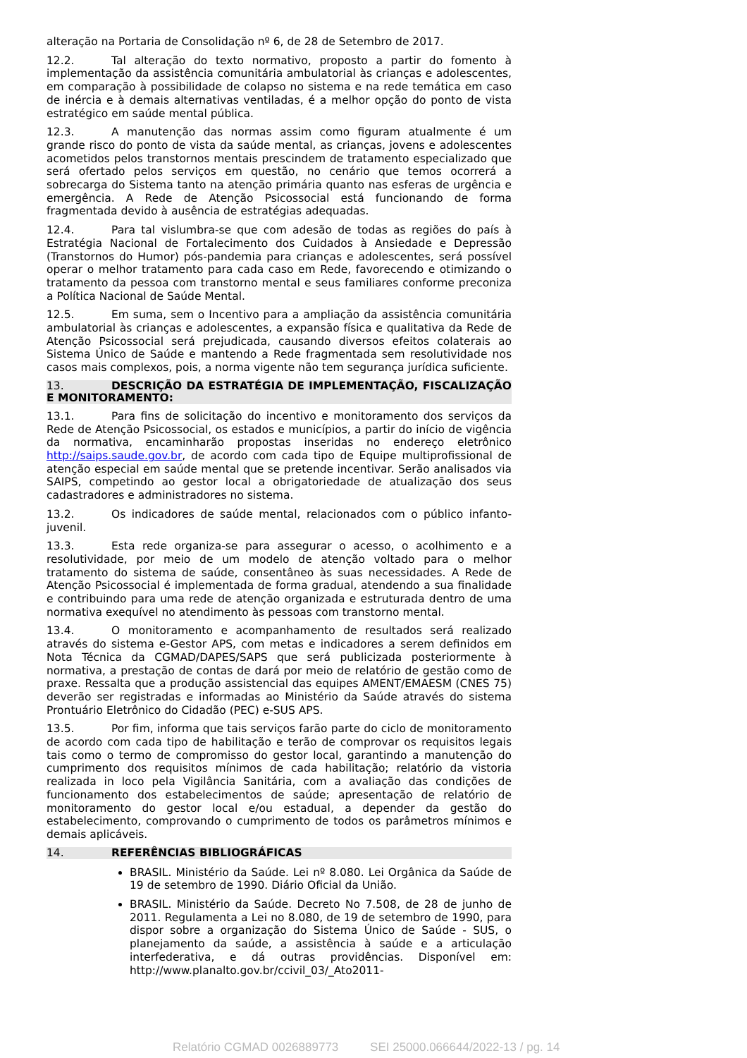alteração na Portaria de Consolidação nº 6, de 28 de Setembro de 2017.
12.2. Tal alteração do texto normativo, proposto a partir do fomento à implementação da assistência comunitária ambulatorial às crianças e adolescentes, em comparação à possibilidade de colapso no sistema e na rede temática em caso de inércia e à demais alternativas ventiladas, é a melhor opção do ponto de vista estratégico em saúde mental pública.
12.3. A manutenção das normas assim como figuram atualmente é um grande risco do ponto de vista da saúde mental, as crianças, jovens e adolescentes acometidos pelos transtornos mentais prescindem de tratamento especializado que será ofertado pelos serviços em questão, no cenário que temos ocorrerá a sobrecarga do Sistema tanto na atenção primária quanto nas esferas de urgência e emergência. A Rede de Atenção Psicossocial está funcionando de forma fragmentada devido à ausência de estratégias adequadas.
12.4. Para tal vislumbra-se que com adesão de todas as regiões do país à Estratégia Nacional de Fortalecimento dos Cuidados à Ansiedade e Depressão (Transtornos do Humor) pós-pandemia para crianças e adolescentes, será possível operar o melhor tratamento para cada caso em Rede, favorecendo e otimizando o tratamento da pessoa com transtorno mental e seus familiares conforme preconiza a Política Nacional de Saúde Mental.
12.5. Em suma, sem o Incentivo para a ampliação da assistência comunitária ambulatorial às crianças e adolescentes, a expansão física e qualitativa da Rede de Atenção Psicossocial será prejudicada, causando diversos efeitos colaterais ao Sistema Único de Saúde e mantendo a Rede fragmentada sem resolutividade nos casos mais complexos, pois, a norma vigente não tem segurança jurídica suficiente.
13. DESCRIÇÃO DA ESTRATÉGIA DE IMPLEMENTAÇÃO, FISCALIZAÇÃO E MONITORAMENTO:
13.1. Para fins de solicitação do incentivo e monitoramento dos serviços da Rede de Atenção Psicossocial, os estados e municípios, a partir do início de vigência da normativa, encaminharão propostas inseridas no endereço eletrônico http://saips.saude.gov.br, de acordo com cada tipo de Equipe multiprofissional de atenção especial em saúde mental que se pretende incentivar. Serão analisados via SAIPS, competindo ao gestor local a obrigatoriedade de atualização dos seus cadastradores e administradores no sistema.
13.2. Os indicadores de saúde mental, relacionados com o público infanto-juvenil.
13.3. Esta rede organiza-se para assegurar o acesso, o acolhimento e a resolutividade, por meio de um modelo de atenção voltado para o melhor tratamento do sistema de saúde, consentâneo às suas necessidades. A Rede de Atenção Psicossocial é implementada de forma gradual, atendendo a sua finalidade e contribuindo para uma rede de atenção organizada e estruturada dentro de uma normativa exequível no atendimento às pessoas com transtorno mental.
13.4. O monitoramento e acompanhamento de resultados será realizado através do sistema e-Gestor APS, com metas e indicadores a serem definidos em Nota Técnica da CGMAD/DAPES/SAPS que será publicizada posteriormente à normativa, a prestação de contas de dará por meio de relatório de gestão como de praxe. Ressalta que a produção assistencial das equipes AMENT/EMAESM (CNES 75) deverão ser registradas e informadas ao Ministério da Saúde através do sistema Prontuário Eletrônico do Cidadão (PEC) e-SUS APS.
13.5. Por fim, informa que tais serviços farão parte do ciclo de monitoramento de acordo com cada tipo de habilitação e terão de comprovar os requisitos legais tais como o termo de compromisso do gestor local, garantindo a manutenção do cumprimento dos requisitos mínimos de cada habilitação; relatório da vistoria realizada in loco pela Vigilância Sanitária, com a avaliação das condições de funcionamento dos estabelecimentos de saúde; apresentação de relatório de monitoramento do gestor local e/ou estadual, a depender da gestão do estabelecimento, comprovando o cumprimento de todos os parâmetros mínimos e demais aplicáveis.
14. REFERÊNCIAS BIBLIOGRÁFICAS
BRASIL. Ministério da Saúde. Lei nº 8.080. Lei Orgânica da Saúde de 19 de setembro de 1990. Diário Oficial da União.
BRASIL. Ministério da Saúde. Decreto No 7.508, de 28 de junho de 2011. Regulamenta a Lei no 8.080, de 19 de setembro de 1990, para dispor sobre a organização do Sistema Único de Saúde - SUS, o planejamento da saúde, a assistência à saúde e a articulação interfederativa, e dá outras providências. Disponível em: http://www.planalto.gov.br/ccivil_03/_Ato2011-
Relatório CGMAD 0026889773 SEI 25000.066644/2022-13 / pg. 14